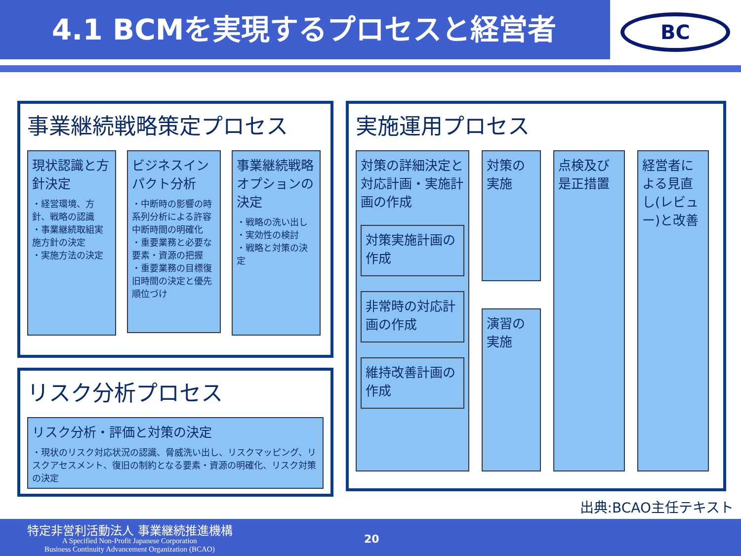4.1 BCMを実現するプロセスと経営者
BC
事業継続戦略策定プロセス
現状認識と方針決定
・経営環境、方針、戦略の認識
・事業継続取組実施方針の決定
・実施方法の決定
ビジネスインパクト分析
・中断時の影響の時系列分析による許容中断時間の明確化
・重要業務と必要な要素・資源の把握
・重要業務の目標復旧時間の決定と優先順位づけ
事業継続戦略オプションの決定
・戦略の洗い出し
・実効性の検討
・戦略と対策の決定
リスク分析プロセス
リスク分析・評価と対策の決定
・現状のリスク対応状況の認識、脅威洗い出し、リスクマッピング、リスクアセスメント、復旧の制約となる要素・資源の明確化、リスク対策の決定
実施運用プロセス
対策の詳細決定と対応計画・実施計画の作成
対策実施計画の作成
非常時の対応計画の作成
維持改善計画の作成
対策の実施
演習の実施
点検及び是正措置 経営者による見直し(レビュー)と改善
出典:BCAO主任テキスト
特定非営利活動法人 事業継続推進機構
A Specified Non-Profit Japanese Corporation
Business Continuity Advancement Organization (BCAO)
20